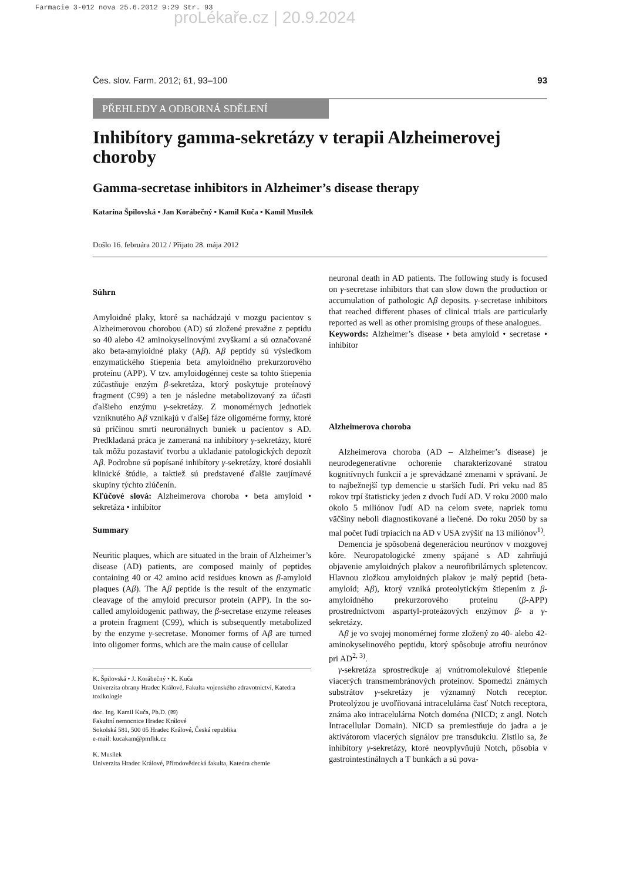Farmacie 3-012 nova 25.6.2012 9:29 Str. 93
proLékaře.cz | 20.9.2024
Čes. slov. Farm. 2012; 61, 93–100 93
PŘEHLEDY A ODBORNÁ SDĚLENÍ
Inhibítory gamma-sekretázy v terapii Alzheimerovej choroby
Gamma-secretase inhibitors in Alzheimer’s disease therapy
Katarína Špilovská • Jan Korábečný • Kamil Kuča • Kamil Musílek
Došlo 16. februára 2012 / Přijato 28. mája 2012
Súhrn
Amyloidné plaky, ktoré sa nachádzajú v mozgu pacientov s Alzheimerovou chorobou (AD) sú zložené prevažne z peptidu so 40 alebo 42 aminokyselinovými zvyškami a sú označované ako beta-amyloidné plaky (Aβ). Aβ peptidy sú výsledkom enzymatického štiepenia beta amyloidného prekurzorového proteínu (APP). V tzv. amyloidogénnej ceste sa tohto štiepenia zúčastňuje enzým β-sekretáza, ktorý poskytuje proteínový fragment (C99) a ten je následne metabolizovaný za účasti ďalšieho enzýmu γ-sekretázy. Z monomérnych jednotiek vzniknutého Aβ vznikajú v ďalšej fáze oligomérne formy, ktoré sú príčinou smrti neuronálnych buniek u pacientov s AD. Predkladaná práca je zameraná na inhibítory γ-sekretázy, ktoré tak môžu pozastaviť tvorbu a ukladanie patologických depozít Aβ. Podrobne sú popísané inhibítory γ-sekretázy, ktoré dosiahli klinické štúdie, a taktiež sú predstavené ďalšie zaujímavé skupiny týchto zlúčenín.
Kľúčové slová: Alzheimerova choroba • beta amyloid • sekretáza • inhibítor
Summary
Neuritic plaques, which are situated in the brain of Alzheimer’s disease (AD) patients, are composed mainly of peptides containing 40 or 42 amino acid residues known as β-amyloid plaques (Aβ). The Aβ peptide is the result of the enzymatic cleavage of the amyloid precursor protein (APP). In the so-called amyloidogenic pathway, the β-secretase enzyme releases a protein fragment (C99), which is subsequently metabolized by the enzyme γ-secretase. Monomer forms of Aβ are turned into oligomer forms, which are the main cause of cellular
K. Špilovská • J. Korábečný • K. Kuča
Univerzita obrany Hradec Králové, Fakulta vojenského zdravotnictví, Katedra toxikologie
doc. Ing. Kamil Kuča, Ph.D. (✉)
Fakultní nemocnice Hradec Králové
Sokolská 581, 500 05 Hradec Králové, Česká republika
e-mail: kucakam@pmfhk.cz
K. Musílek
Univerzita Hradec Králové, Přírodovědecká fakulta, Katedra chemie
neuronal death in AD patients. The following study is focused on γ-secretase inhibitors that can slow down the production or accumulation of pathologic Aβ deposits. γ-secretase inhibitors that reached different phases of clinical trials are particularly reported as well as other promising groups of these analogues.
Keywords: Alzheimer’s disease • beta amyloid • secretase • inhibitor
Alzheimerova choroba
Alzheimerova choroba (AD – Alzheimer’s disease) je neurodegeneratívne ochorenie charakterizované stratou kognitívnych funkcií a je sprevádzané zmenami v správaní. Je to najbežnejší typ demencie u starších ľudí. Pri veku nad 85 rokov trpí štatisticky jeden z dvoch ľudí AD. V roku 2000 malo okolo 5 miliónov ľudí AD na celom svete, napriek tomu väčšiny neboli diagnostikované a liečené. Do roku 2050 by sa mal počet ľudí trpiacich na AD v USA zvýšiť na 13 miliónov<sup>1)</sup>.
Demencia je spôsobená degeneráciou neurónov v mozgovej kôre. Neuropatologické zmeny spájané s AD zahrňujú objavenie amyloidných plakov a neurofibrilárnych spletencov. Hlavnou zložkou amyloidných plakov je malý peptid (beta-amyloid; Aβ), ktorý vzniká proteolytickým štiepením z β-amyloidného prekurzorového proteínu (β-APP) prostredníctvom aspartyl-proteázových enzýmov β- a γ-sekretázy.
Aβ je vo svojej monomérnej forme zložený zo 40- alebo 42-aminokyselinového peptidu, ktorý spôsobuje atrofiu neurónov pri AD<sup>2, 3)</sup>.
γ-sekretáza sprostredkuje aj vnútromolekulové štiepenie viacerých transmembránových proteínov. Spomedzi známych substrátov γ-sekretázy je významný Notch receptor. Proteolýzou je uvoľňovaná intracelulárna časť Notch receptora, známa ako intracelulárna Notch doména (NICD; z angl. Notch Intracellular Domain). NICD sa premiestňuje do jadra a je aktivátorom viacerých signálov pre transdukciu. Zistilo sa, že inhibítory γ-sekretázy, ktoré neovplyvňujú Notch, pôsobia v gastrointestinálnych a T bunkách a sú pova-